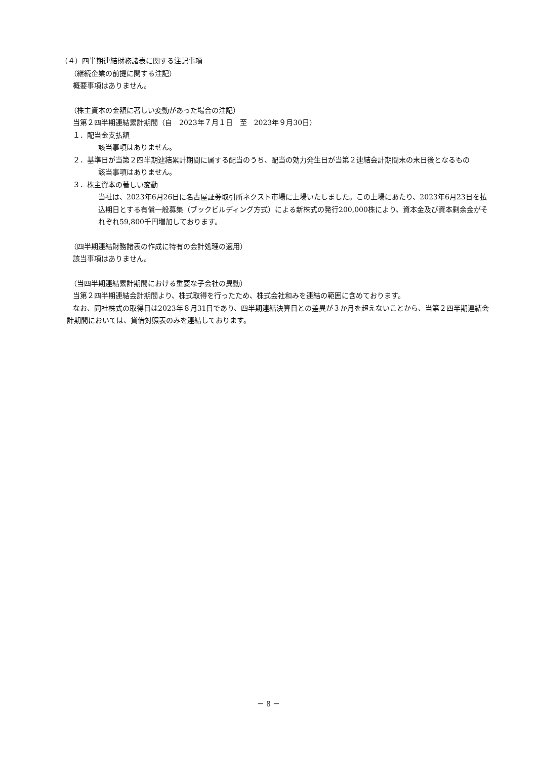（４）四半期連結財務諸表に関する注記事項
（継続企業の前提に関する注記）
概要事項はありません。
（株主資本の金額に著しい変動があった場合の注記）
当第２四半期連結累計期間（自　2023年７月１日　至　2023年９月30日）
１．配当金支払額
該当事項はありません。
２．基準日が当第２四半期連結累計期間に属する配当のうち、配当の効力発生日が当第２連結会計期間末の末日後となるもの
該当事項はありません。
３．株主資本の著しい変動
当社は、2023年6月26日に名古屋証券取引所ネクスト市場に上場いたしました。この上場にあたり、2023年6月23日を払込期日とする有償一般募集（ブックビルディング方式）による新株式の発行200,000株により、資本金及び資本剰余金がそれぞれ59,800千円増加しております。
（四半期連結財務諸表の作成に特有の会計処理の適用）
該当事項はありません。
（当四半期連結累計期間における重要な子会社の異動）
当第２四半期連結会計期間より、株式取得を行ったため、株式会社和みを連結の範囲に含めております。
なお、同社株式の取得日は2023年８月31日であり、四半期連結決算日との差異が３か月を超えないことから、当第２四半期連結会計期間においては、貸借対照表のみを連結しております。
－ 8 －